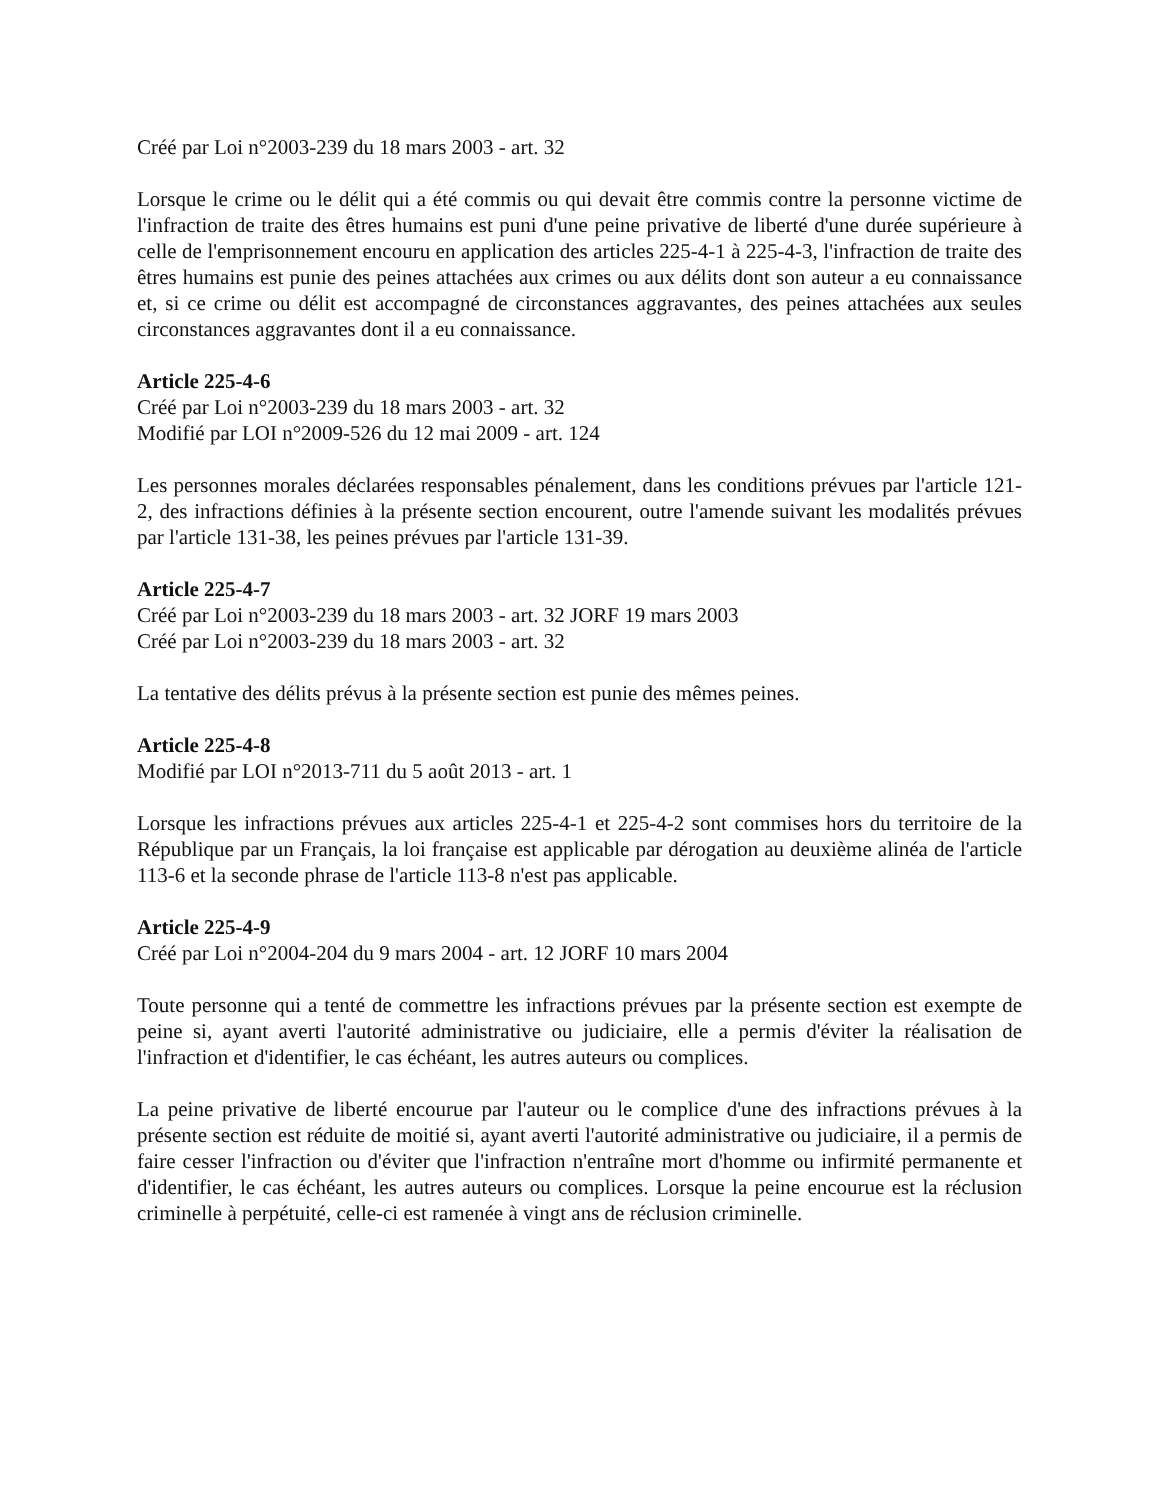Créé par Loi n°2003-239 du 18 mars 2003 - art. 32
Lorsque le crime ou le délit qui a été commis ou qui devait être commis contre la personne victime de l'infraction de traite des êtres humains est puni d'une peine privative de liberté d'une durée supérieure à celle de l'emprisonnement encouru en application des articles 225-4-1 à 225-4-3, l'infraction de traite des êtres humains est punie des peines attachées aux crimes ou aux délits dont son auteur a eu connaissance et, si ce crime ou délit est accompagné de circonstances aggravantes, des peines attachées aux seules circonstances aggravantes dont il a eu connaissance.
Article 225-4-6
Créé par Loi n°2003-239 du 18 mars 2003 - art. 32
Modifié par LOI n°2009-526 du 12 mai 2009 - art. 124
Les personnes morales déclarées responsables pénalement, dans les conditions prévues par l'article 121-2, des infractions définies à la présente section encourent, outre l'amende suivant les modalités prévues par l'article 131-38, les peines prévues par l'article 131-39.
Article 225-4-7
Créé par Loi n°2003-239 du 18 mars 2003 - art. 32 JORF 19 mars 2003
Créé par Loi n°2003-239 du 18 mars 2003 - art. 32
La tentative des délits prévus à la présente section est punie des mêmes peines.
Article 225-4-8
Modifié par LOI n°2013-711 du 5 août 2013 - art. 1
Lorsque les infractions prévues aux articles 225-4-1 et 225-4-2 sont commises hors du territoire de la République par un Français, la loi française est applicable par dérogation au deuxième alinéa de l'article 113-6 et la seconde phrase de l'article 113-8 n'est pas applicable.
Article 225-4-9
Créé par Loi n°2004-204 du 9 mars 2004 - art. 12 JORF 10 mars 2004
Toute personne qui a tenté de commettre les infractions prévues par la présente section est exempte de peine si, ayant averti l'autorité administrative ou judiciaire, elle a permis d'éviter la réalisation de l'infraction et d'identifier, le cas échéant, les autres auteurs ou complices.
La peine privative de liberté encourue par l'auteur ou le complice d'une des infractions prévues à la présente section est réduite de moitié si, ayant averti l'autorité administrative ou judiciaire, il a permis de faire cesser l'infraction ou d'éviter que l'infraction n'entraîne mort d'homme ou infirmité permanente et d'identifier, le cas échéant, les autres auteurs ou complices. Lorsque la peine encourue est la réclusion criminelle à perpétuité, celle-ci est ramenée à vingt ans de réclusion criminelle.